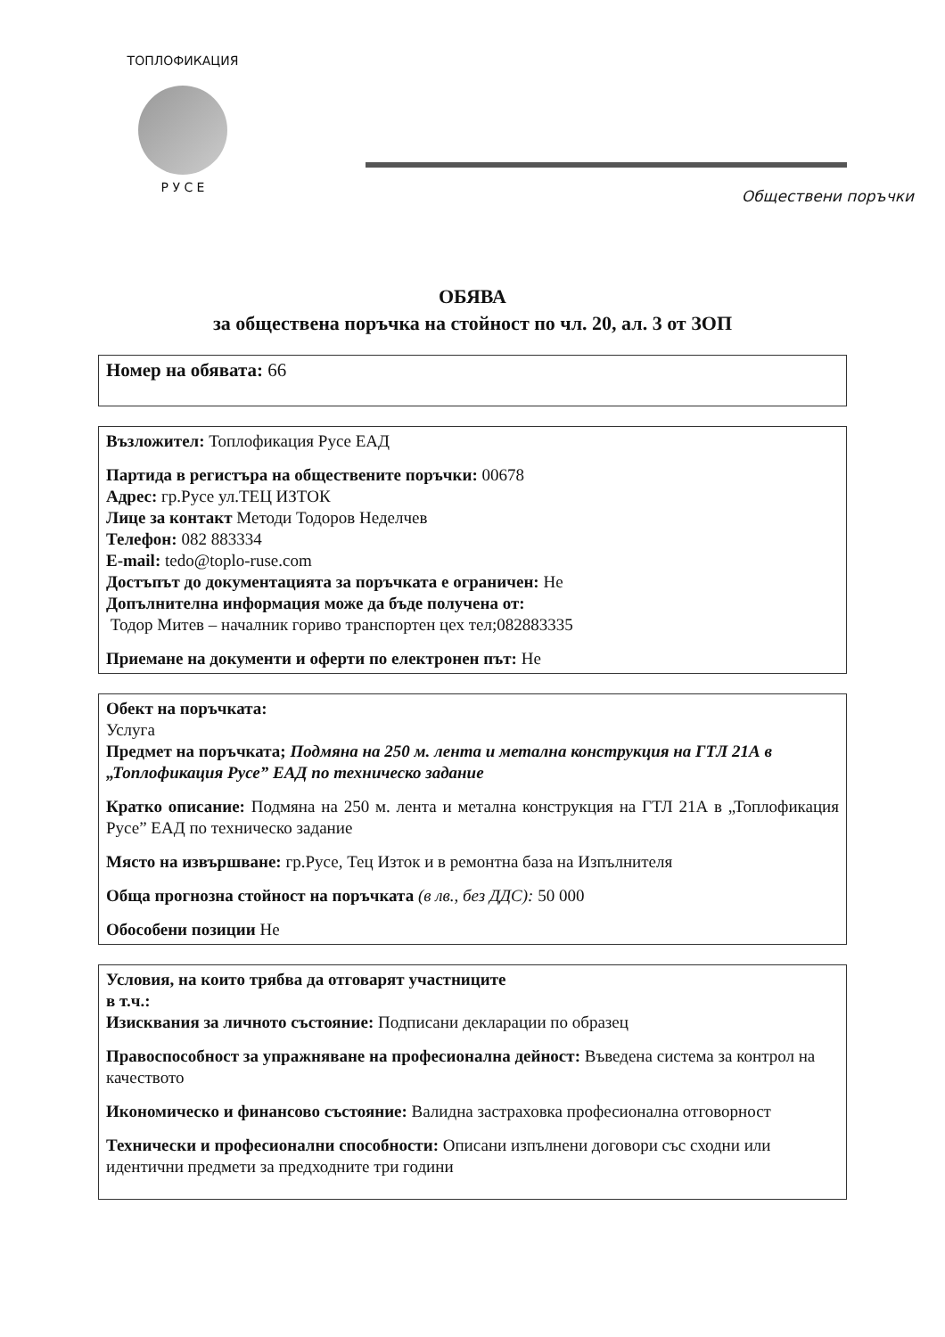ТОПЛОФИКАЦИЯ
Р У С Е
Обществени поръчки
ОБЯВА
за обществена поръчка на стойност по чл. 20, ал. 3 от ЗОП
Номер на обявата: 66
Възложител: Топлофикация Русе ЕАД
Партида в регистъра на обществените поръчки: 00678
Адрес: гр.Русе ул.ТЕЦ ИЗТОК
Лице за контакт Методи Тодоров Неделчев
Телефон: 082 883334
E-mail: tedo@toplo-ruse.com
Достъпът до документацията за поръчката е ограничен: Не
Допълнителна информация може да бъде получена от:
Тодор Митев – началник гориво транспортен цех тел;082883335
Приемане на документи и оферти по електронен път: Не
Обект на поръчката:
Услуга
Предмет на поръчката; Подмяна на 250 м. лента и метална конструкция на ГТЛ 21А в „Топлофикация Русе” ЕАД по техническо задание
Кратко описание: Подмяна на 250 м. лента и метална конструкция на ГТЛ 21А в „Топлофикация Русе” ЕАД по техническо задание
Място на извършване: гр.Русе, Тец Изток и в ремонтна база на Изпълнителя
Обща прогнозна стойност на поръчката (в лв., без ДДС): 50 000
Обособени позиции Не
Условия, на които трябва да отговарят участниците
в т.ч.:
Изисквания за личното състояние: Подписани декларации по образец
Правоспособност за упражняване на професионална дейност: Въведена система за контрол на качеството
Икономическо и финансово състояние: Валидна застраховка професионална отговорност
Технически и професионални способности: Описани изпълнени договори със сходни или идентични предмети за предходните три години